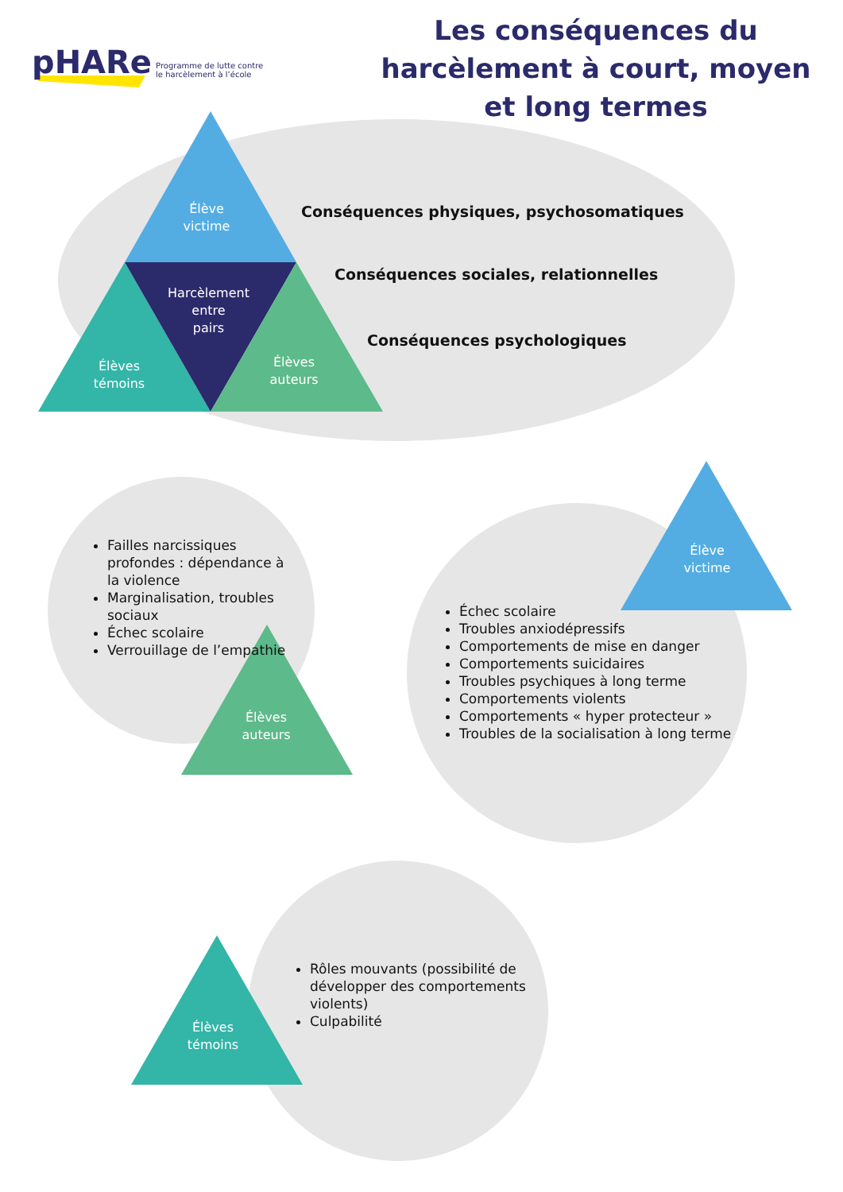pHARe Programme de lutte contre
le harcèlement à l’école
Les conséquences du harcèlement à court, moyen et long termes
Élève
victime
Harcèlement
entre
pairs
Élèves
témoins
Élèves
auteurs
Conséquences physiques, psychosomatiques
Conséquences sociales, relationnelles
Conséquences psychologiques
Failles narcissiques profondes : dépendance à la violence
Marginalisation, troubles sociaux
Échec scolaire
Verrouillage de l’empathie
Élèves
auteurs
Élève
victime
Échec scolaire
Troubles anxiodépressifs
Comportements de mise en danger
Comportements suicidaires
Troubles psychiques à long terme
Comportements violents
Comportements « hyper protecteur »
Troubles de la socialisation à long terme
Rôles mouvants (possibilité de développer des comportements violents)
Culpabilité
Élèves
témoins